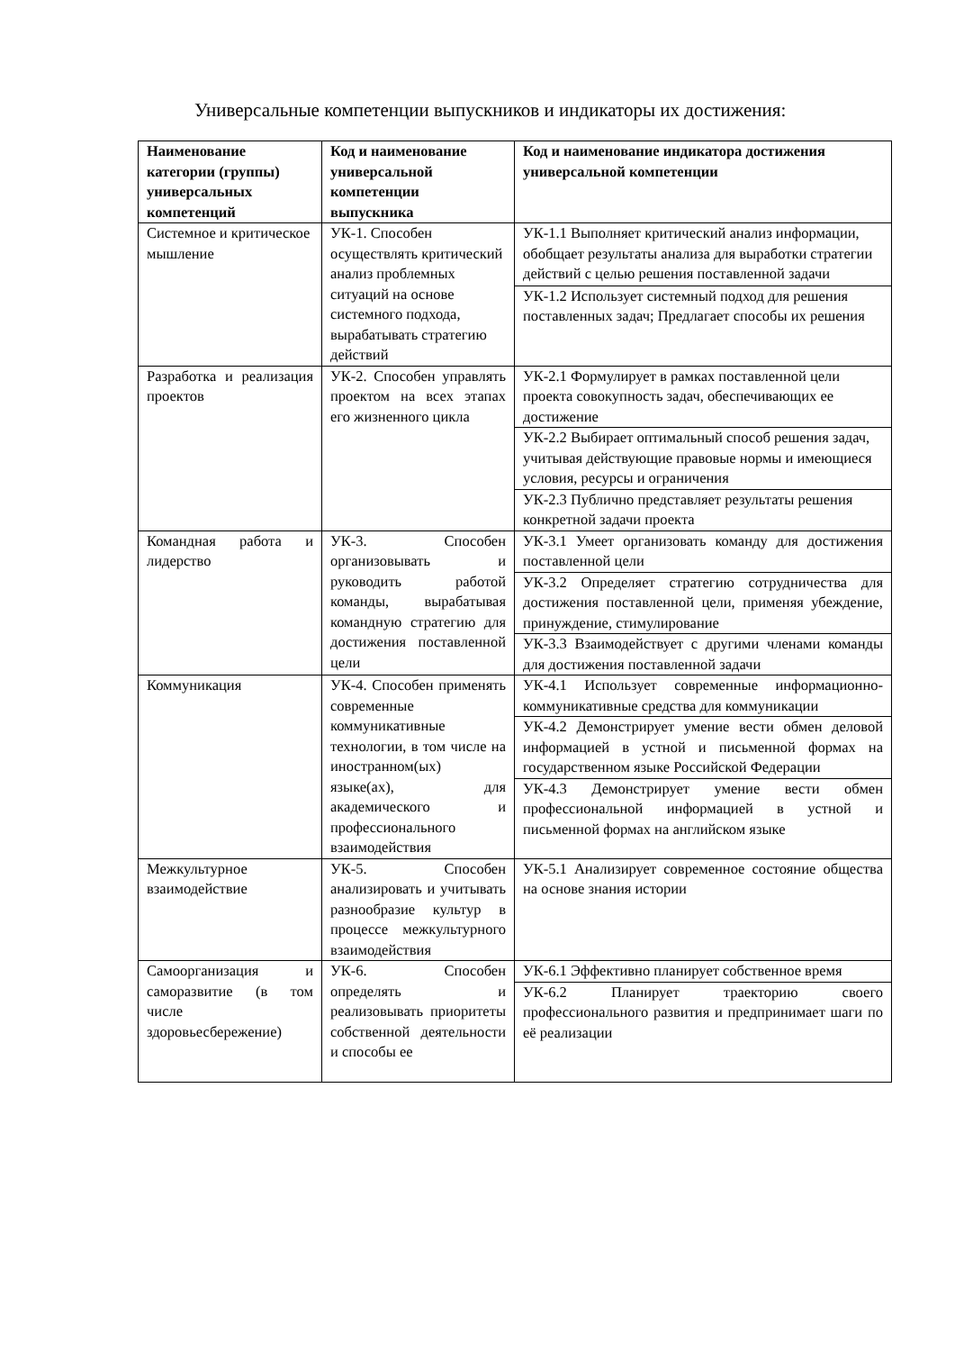Универсальные компетенции выпускников и индикаторы их достижения:
| Наименование категории (группы) универсальных компетенций | Код и наименование универсальной компетенции выпускника | Код и наименование индикатора достижения универсальной компетенции |
| --- | --- | --- |
| Системное и критическое мышление | УК-1. Способен осуществлять критический анализ проблемных ситуаций на основе системного подхода, вырабатывать стратегию действий | УК-1.1 Выполняет критический анализ информации, обобщает результаты анализа для выработки стратегии действий с целью решения поставленной задачи |
| | | УК-1.2 Использует системный подход для решения поставленных задач; Предлагает способы их решения |
| Разработка и реализация проектов | УК-2. Способен управлять проектом на всех этапах его жизненного цикла | УК-2.1 Формулирует в рамках поставленной цели проекта совокупность задач, обеспечивающих ее достижение |
| | | УК-2.2 Выбирает оптимальный способ решения задач, учитывая действующие правовые нормы и имеющиеся условия, ресурсы и ограничения |
| | | УК-2.3 Публично представляет результаты решения конкретной задачи проекта |
| Командная работа и лидерство | УК-3. Способен организовывать и руководить работой команды, вырабатывая командную стратегию для достижения поставленной цели | УК-3.1 Умеет организовать команду для достижения поставленной цели |
| | | УК-3.2 Определяет стратегию сотрудничества для достижения поставленной цели, применяя убеждение, принуждение, стимулирование |
| | | УК-3.3 Взаимодействует с другими членами команды для достижения поставленной задачи |
| Коммуникация | УК-4. Способен применять современные коммуникативные технологии, в том числе на иностранном(ых) языке(ах), для академического и профессионального взаимодействия | УК-4.1 Использует современные информационно-коммуникативные средства для коммуникации |
| | | УК-4.2 Демонстрирует умение вести обмен деловой информацией в устной и письменной формах на государственном языке Российской Федерации |
| | | УК-4.3 Демонстрирует умение вести обмен профессиональной информацией в устной и письменной формах на английском языке |
| Межкультурное взаимодействие | УК-5. Способен анализировать и учитывать разнообразие культур в процессе межкультурного взаимодействия | УК-5.1 Анализирует современное состояние общества на основе знания истории |
| Самоорганизация и саморазвитие (в том числе здоровьесбережение) | УК-6. Способен определять и реализовывать приоритеты собственной деятельности и способы ее | УК-6.1 Эффективно планирует собственное время |
| | | УК-6.2 Планирует траекторию своего профессионального развития и предпринимает шаги по её реализации |